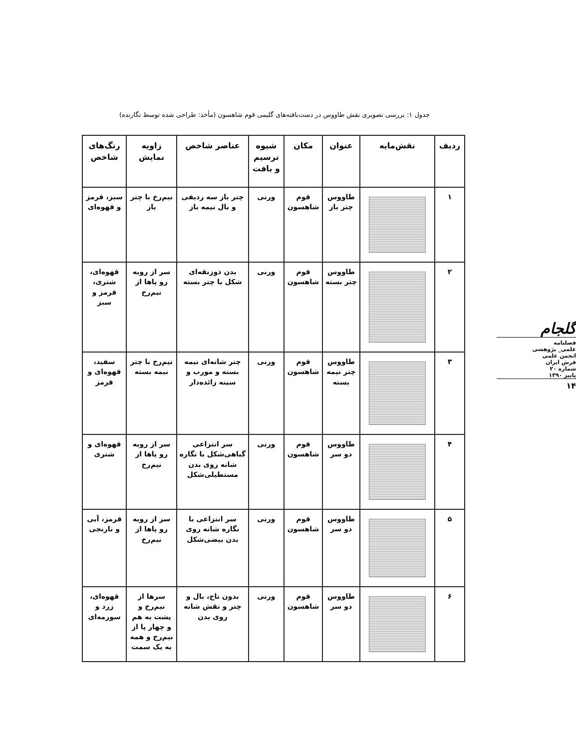جدول ۱: بررسی تصویری نقش طاووس در دست‌بافته‌های گلیمی قوم شاهسون (مأخذ: طراحی شده توسط نگارنده)
| ردیف | نقش‌مایه | عنوان | مکان | شیوه ترسیم و بافت | عناصر شاخص | زاویه نمایش | رنگ‌های شاخص |
| --- | --- | --- | --- | --- | --- | --- | --- |
| ۱ | | طاووس چتر باز | قوم شاهسون | ورنی | چتر باز سه ردیفی و بال نیمه باز | نیم‌رخ با چتر باز | سبز، قرمز و قهوه‌ای |
| ۲ | | طاووس چتر بسته | قوم شاهسون | ورنی | بدن ذوزنقه‌ای شکل با چتر بسته | سر از روبه رو پاها از نیم‌رخ | قهوه‌ای، شتری، قرمز و سبز |
| ۳ | | طاووس چتر نیمه بسته | قوم شاهسون | ورنی | چتر شانه‌ای نیمه بسته و مورب و سینه زائده‌دار | نیم‌رخ با چتر نیمه بسته | سفید، قهوه‌ای و قرمز |
| ۴ | | طاووس دو سر | قوم شاهسون | ورنی | سر انتزاعی گیاهی‌شکل با نگاره شانه روی بدن مستطیلی‌شکل | سر از روبه رو پاها از نیم‌رخ | قهوه‌ای و شتری |
| ۵ | | طاووس دو سر | قوم شاهسون | ورنی | سر انتزاعی با نگاره شانه روی بدن بیضی‌شکل | سر از روبه رو پاها از نیم‌رخ | قرمز، آبی و نارنجی |
| ۶ | | طاووس دو سر | قوم شاهسون | ورنی | بدون تاج، بال و چتر و نقش شانه روی بدن | سرها از نیم‌رخ و پشت به هم و چهار پا از نیم‌رخ و همه به یک سمت | قهوه‌ای، زرد و سورمه‌ای |
گلجام
فصلنامه
علمی_ پژوهشی
انجمن علمی
فرش ایران
شماره ۲۰
پاییز ۱۳۹۰
۱۴